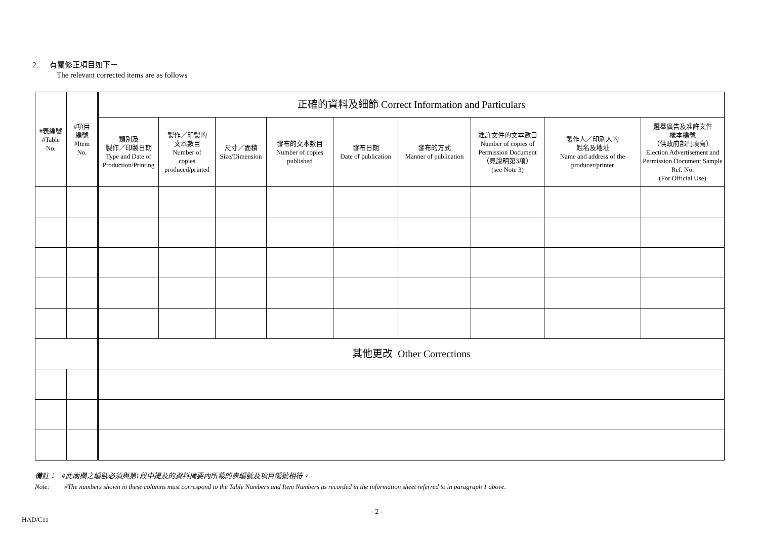2. 有關修正項目如下－
The relevant corrected items are as follows
| #表編號 #Table No. | #項目 編號 #Item No. | 正確的資料及細節 Correct Information and Particulars | | | | | | | | |
| | | 類別及 製作／印製日期 Type and Date of Production/Printing | 製作／印製的 文本數目 Number of copies produced/printed | 尺寸／面積 Size/Dimension | 發布的文本數目 Number of copies published | 發布日期 Date of publication | 發布的方式 Manner of publication | 准許文件的文本數目 Number of copies of Permission Document （見說明第3項） (see Note 3) | 製作人／印刷人的 姓名及地址 Name and address of the producer/printer | 選舉廣告及准許文件 樣本編號 （供政府部門填寫） Election Advertisement and Permission Document Sample Ref. No. (For Official Use) |
| | | 其他更改 Other Corrections | | | | | | | | |
備註： #此兩欄之編號必須與第1段中提及的資料摘要內所載的表編號及項目編號相符。
Note: #The numbers shown in these columns must correspond to the Table Numbers and Item Numbers as recorded in the information sheet referred to in paragraph 1 above.
- 2 -
HAD/C11